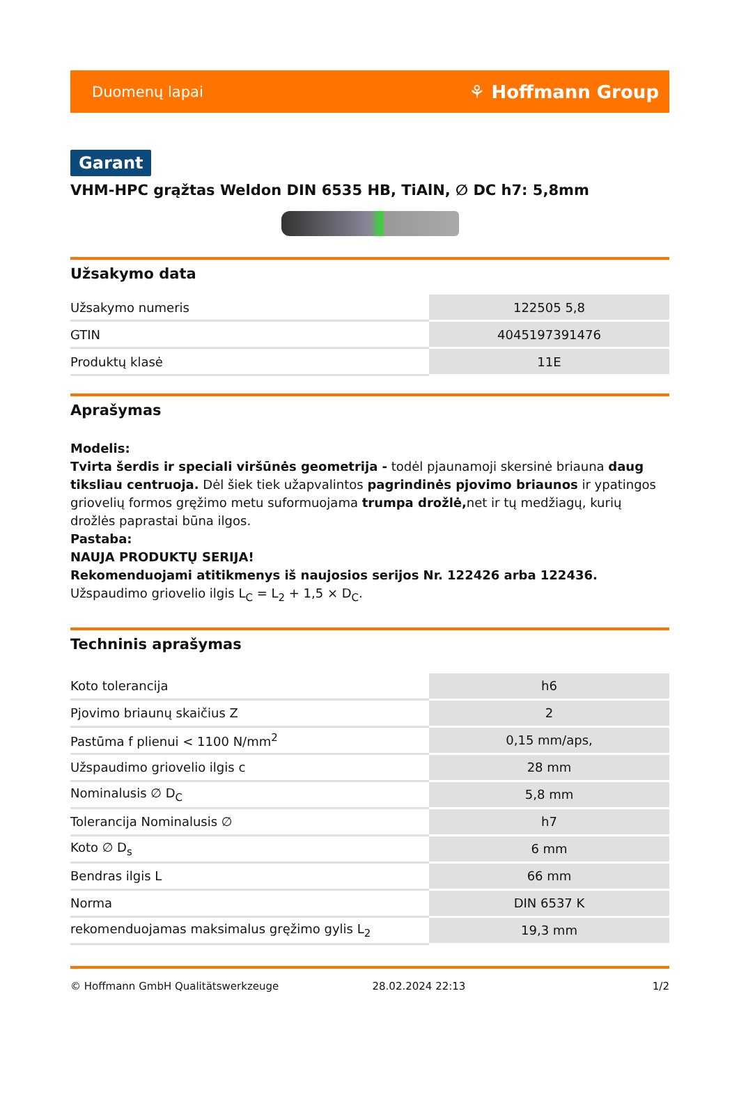Duomenų lapai ⚘ Hoffmann Group
Garant
VHM-HPC grąžtas Weldon DIN 6535 HB, TiAlN, ∅ DC h7: 5,8mm
Užsakymo data
| Užsakymo numeris | 122505 5,8 |
| GTIN | 4045197391476 |
| Produktų klasė | 11E |
Aprašymas
Modelis:
Tvirta šerdis ir speciali viršūnės geometrija - todėl pjaunamoji skersinė briauna daug tiksliau centruoja. Dėl šiek tiek užapvalintos pagrindinės pjovimo briaunos ir ypatingos griovelių formos gręžimo metu suformuojama trumpa drožlė, net ir tų medžiagų, kurių drožlės paprastai būna ilgos.
Pastaba:
NAUJA PRODUKTŲ SERIJA!
Rekomenduojami atitikmenys iš naujosios serijos Nr. 122426 arba 122436.
Užspaudimo griovelio ilgis L<sub>C</sub> = L<sub>2</sub> + 1,5 × D<sub>C</sub>.
Techninis aprašymas
| Koto tolerancija | h6 |
| Pjovimo briaunų skaičius Z | 2 |
| Pastūma f plienui < 1100 N/mm<sup>2</sup> | 0,15 mm/aps, |
| Užspaudimo griovelio ilgis c | 28 mm |
| Nominalusis ∅ D<sub>C</sub> | 5,8 mm |
| Tolerancija Nominalusis ∅ | h7 |
| Koto ∅ D<sub>s</sub> | 6 mm |
| Bendras ilgis L | 66 mm |
| Norma | DIN 6537 K |
| rekomenduojamas maksimalus gręžimo gylis L<sub>2</sub> | 19,3 mm |
© Hoffmann GmbH Qualitätswerkzeuge 28.02.2024 22:13 1/2